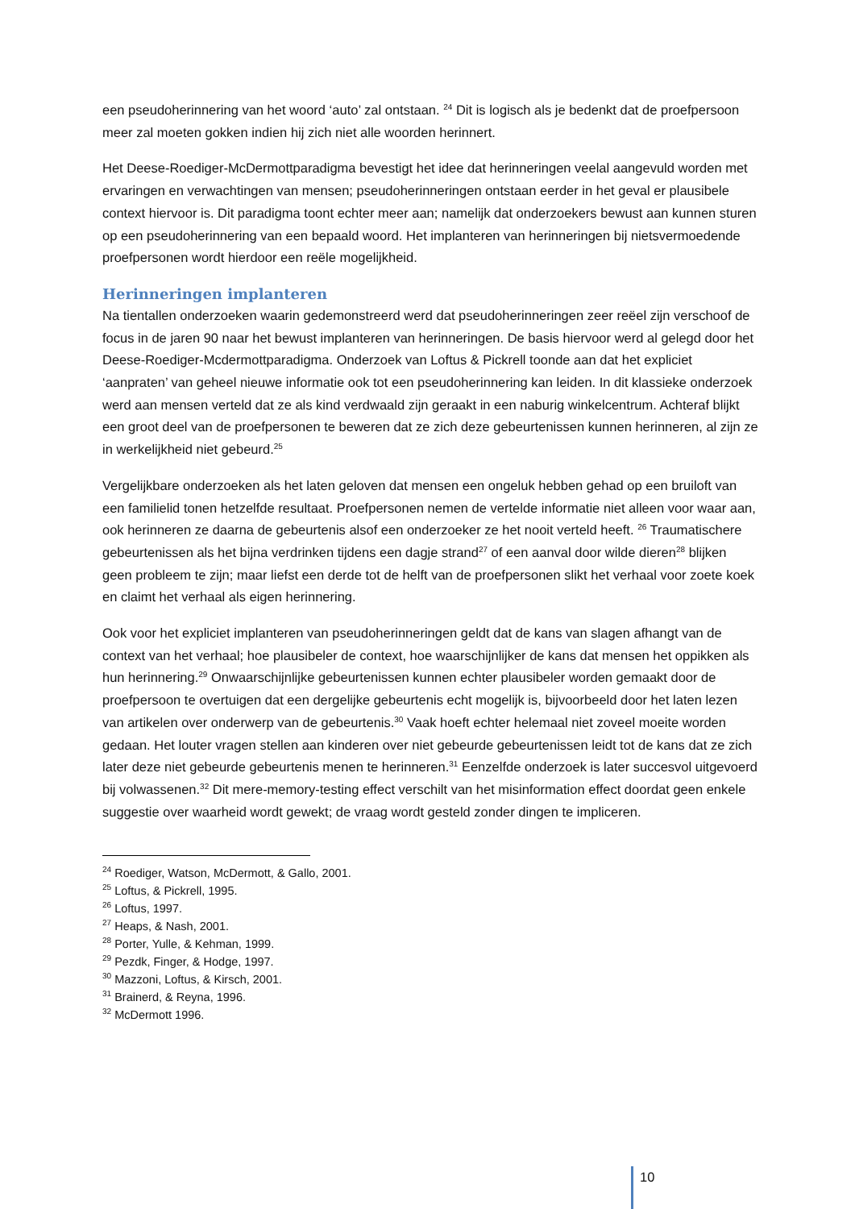een pseudoherinnering van het woord ‘auto’ zal ontstaan. <sup>24</sup> Dit is logisch als je bedenkt dat de proefpersoon meer zal moeten gokken indien hij zich niet alle woorden herinnert.
Het Deese-Roediger-McDermottparadigma bevestigt het idee dat herinneringen veelal aangevuld worden met ervaringen en verwachtingen van mensen; pseudoherinneringen ontstaan eerder in het geval er plausibele context hiervoor is. Dit paradigma toont echter meer aan; namelijk dat onderzoekers bewust aan kunnen sturen op een pseudoherinnering van een bepaald woord. Het implanteren van herinneringen bij nietsvermoedende proefpersonen wordt hierdoor een reële mogelijkheid.
Herinneringen implanteren
Na tientallen onderzoeken waarin gedemonstreerd werd dat pseudoherinneringen zeer reëel zijn verschoof de focus in de jaren 90 naar het bewust implanteren van herinneringen. De basis hiervoor werd al gelegd door het Deese-Roediger-Mcdermottparadigma. Onderzoek van Loftus & Pickrell toonde aan dat het expliciet ‘aanpraten’ van geheel nieuwe informatie ook tot een pseudoherinnering kan leiden. In dit klassieke onderzoek werd aan mensen verteld dat ze als kind verdwaald zijn geraakt in een naburig winkelcentrum. Achteraf blijkt een groot deel van de proefpersonen te beweren dat ze zich deze gebeurtenissen kunnen herinneren, al zijn ze in werkelijkheid niet gebeurd.<sup>25</sup>
Vergelijkbare onderzoeken als het laten geloven dat mensen een ongeluk hebben gehad op een bruiloft van een familielid tonen hetzelfde resultaat. Proefpersonen nemen de vertelde informatie niet alleen voor waar aan, ook herinneren ze daarna de gebeurtenis alsof een onderzoeker ze het nooit verteld heeft. <sup>26</sup> Traumatischere gebeurtenissen als het bijna verdrinken tijdens een dagje strand<sup>27</sup> of een aanval door wilde dieren<sup>28</sup> blijken geen probleem te zijn; maar liefst een derde tot de helft van de proefpersonen slikt het verhaal voor zoete koek en claimt het verhaal als eigen herinnering.
Ook voor het expliciet implanteren van pseudoherinneringen geldt dat de kans van slagen afhangt van de context van het verhaal; hoe plausibeler de context, hoe waarschijnlijker de kans dat mensen het oppikken als hun herinnering.<sup>29</sup> Onwaarschijnlijke gebeurtenissen kunnen echter plausibeler worden gemaakt door de proefpersoon te overtuigen dat een dergelijke gebeurtenis echt mogelijk is, bijvoorbeeld door het laten lezen van artikelen over onderwerp van de gebeurtenis.<sup>30</sup> Vaak hoeft echter helemaal niet zoveel moeite worden gedaan. Het louter vragen stellen aan kinderen over niet gebeurde gebeurtenissen leidt tot de kans dat ze zich later deze niet gebeurde gebeurtenis menen te herinneren.<sup>31</sup> Eenzelfde onderzoek is later succesvol uitgevoerd bij volwassenen.<sup>32</sup> Dit mere-memory-testing effect verschilt van het misinformation effect doordat geen enkele suggestie over waarheid wordt gewekt; de vraag wordt gesteld zonder dingen te impliceren.
<sup>24</sup> Roediger, Watson, McDermott, & Gallo, 2001.
<sup>25</sup> Loftus, & Pickrell, 1995.
<sup>26</sup> Loftus, 1997.
<sup>27</sup> Heaps, & Nash, 2001.
<sup>28</sup> Porter, Yulle, & Kehman, 1999.
<sup>29</sup> Pezdk, Finger, & Hodge, 1997.
<sup>30</sup> Mazzoni, Loftus, & Kirsch, 2001.
<sup>31</sup> Brainerd, & Reyna, 1996.
<sup>32</sup> McDermott 1996.
10